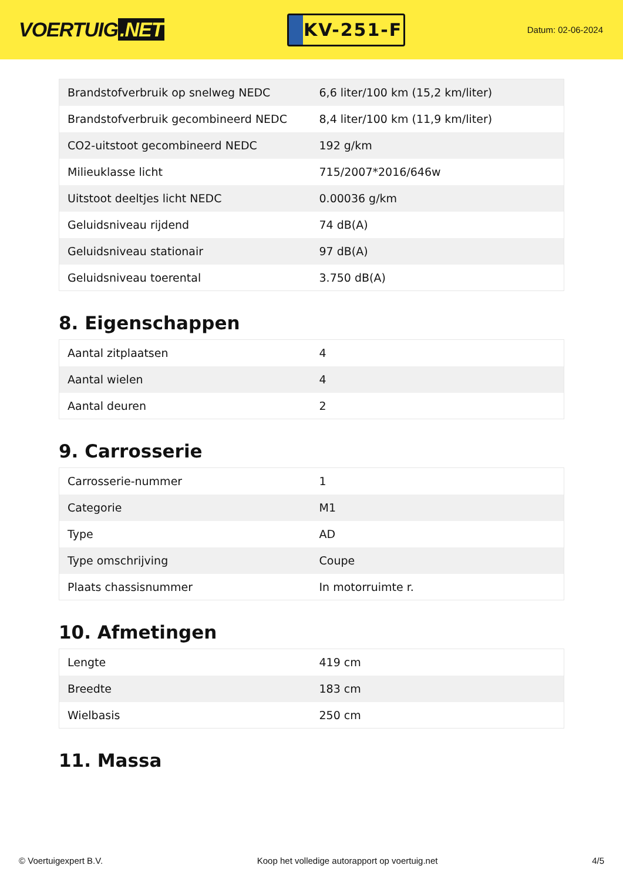VOERTUIG.NET
KV-251-F
Datum: 02-06-2024
| Brandstofverbruik op snelweg NEDC | 6,6 liter/100 km (15,2 km/liter) |
| Brandstofverbruik gecombineerd NEDC | 8,4 liter/100 km (11,9 km/liter) |
| CO2-uitstoot gecombineerd NEDC | 192 g/km |
| Milieuklasse licht | 715/2007*2016/646w |
| Uitstoot deeltjes licht NEDC | 0.00036 g/km |
| Geluidsniveau rijdend | 74 dB(A) |
| Geluidsniveau stationair | 97 dB(A) |
| Geluidsniveau toerental | 3.750 dB(A) |
8. Eigenschappen
| Aantal zitplaatsen | 4 |
| Aantal wielen | 4 |
| Aantal deuren | 2 |
9. Carrosserie
| Carrosserie-nummer | 1 |
| Categorie | M1 |
| Type | AD |
| Type omschrijving | Coupe |
| Plaats chassisnummer | In motorruimte r. |
10. Afmetingen
| Lengte | 419 cm |
| Breedte | 183 cm |
| Wielbasis | 250 cm |
11. Massa
© Voertuigexpert B.V. Koop het volledige autorapport op voertuig.net 4/5